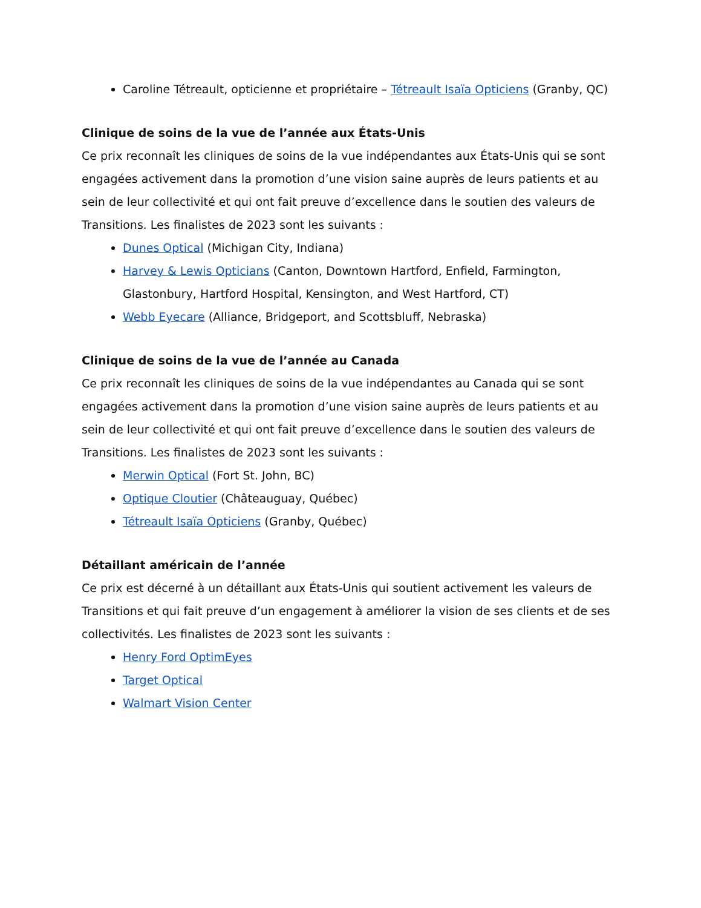Caroline Tétreault, opticienne et propriétaire – Tétreault Isaïa Opticiens (Granby, QC)
Clinique de soins de la vue de l’année aux États-Unis
Ce prix reconnaît les cliniques de soins de la vue indépendantes aux États-Unis qui se sont engagées activement dans la promotion d’une vision saine auprès de leurs patients et au sein de leur collectivité et qui ont fait preuve d’excellence dans le soutien des valeurs de Transitions. Les finalistes de 2023 sont les suivants :
Dunes Optical (Michigan City, Indiana)
Harvey & Lewis Opticians (Canton, Downtown Hartford, Enfield, Farmington, Glastonbury, Hartford Hospital, Kensington, and West Hartford, CT)
Webb Eyecare (Alliance, Bridgeport, and Scottsbluff, Nebraska)
Clinique de soins de la vue de l’année au Canada
Ce prix reconnaît les cliniques de soins de la vue indépendantes au Canada qui se sont engagées activement dans la promotion d’une vision saine auprès de leurs patients et au sein de leur collectivité et qui ont fait preuve d’excellence dans le soutien des valeurs de Transitions. Les finalistes de 2023 sont les suivants :
Merwin Optical (Fort St. John, BC)
Optique Cloutier (Châteauguay, Québec)
Tétreault Isaïa Opticiens (Granby, Québec)
Détaillant américain de l’année
Ce prix est décerné à un détaillant aux États-Unis qui soutient activement les valeurs de Transitions et qui fait preuve d’un engagement à améliorer la vision de ses clients et de ses collectivités. Les finalistes de 2023 sont les suivants :
Henry Ford OptimEyes
Target Optical
Walmart Vision Center